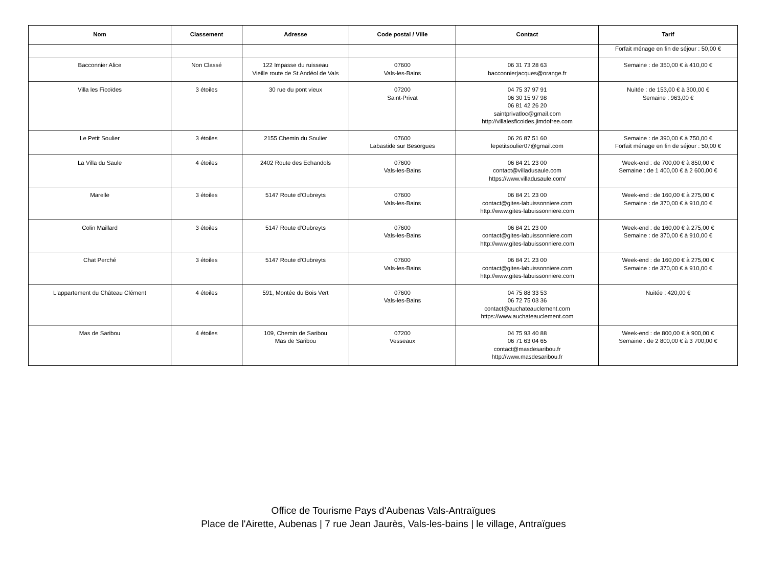| Nom | Classement | Adresse | Code postal / Ville | Contact | Tarif |
| --- | --- | --- | --- | --- | --- |
| | | | | | Forfait ménage en fin de séjour : 50,00 € |
| Bacconnier Alice | Non Classé | 122 Impasse du ruisseau Vieille route de St Andéol de Vals | 07600 Vals-les-Bains | 06 31 73 28 63 bacconnierjacques@orange.fr | Semaine : de 350,00 € à 410,00 € |
| Villa les Ficoïdes | 3 étoiles | 30 rue du pont vieux | 07200 Saint-Privat | 04 75 37 97 91 06 30 15 97 98 06 81 42 26 20 saintprivatloc@gmail.com http://villalesficoides.jimdofree.com | Nuitée : de 153,00 € à 300,00 € Semaine : 963,00 € |
| Le Petit Soulier | 3 étoiles | 2155 Chemin du Soulier | 07600 Labastide sur Besorgues | 06 26 87 51 60 lepetitsoulier07@gmail.com | Semaine : de 390,00 € à 750,00 € Forfait ménage en fin de séjour : 50,00 € |
| La Villa du Saule | 4 étoiles | 2402 Route des Echandols | 07600 Vals-les-Bains | 06 84 21 23 00 contact@villadusaule.com https://www.villadusaule.com/ | Week-end : de 700,00 € à 850,00 € Semaine : de 1 400,00 € à 2 600,00 € |
| Marelle | 3 étoiles | 5147 Route d'Oubreyts | 07600 Vals-les-Bains | 06 84 21 23 00 contact@gites-labuissonniere.com http://www.gites-labuissonniere.com | Week-end : de 160,00 € à 275,00 € Semaine : de 370,00 € à 910,00 € |
| Colin Maillard | 3 étoiles | 5147 Route d'Oubreyts | 07600 Vals-les-Bains | 06 84 21 23 00 contact@gites-labuissonniere.com http://www.gites-labuissonniere.com | Week-end : de 160,00 € à 275,00 € Semaine : de 370,00 € à 910,00 € |
| Chat Perché | 3 étoiles | 5147 Route d'Oubreyts | 07600 Vals-les-Bains | 06 84 21 23 00 contact@gites-labuissonniere.com http://www.gites-labuissonniere.com | Week-end : de 160,00 € à 275,00 € Semaine : de 370,00 € à 910,00 € |
| L'appartement du Château Clément | 4 étoiles | 591, Montée du Bois Vert | 07600 Vals-les-Bains | 04 75 88 33 53 06 72 75 03 36 contact@auchateauclement.com https://www.auchateauclement.com | Nuitée : 420,00 € |
| Mas de Saribou | 4 étoiles | 109, Chemin de Saribou Mas de Saribou | 07200 Vesseaux | 04 75 93 40 88 06 71 63 04 65 contact@masdesaribou.fr http://www.masdesaribou.fr | Week-end : de 800,00 € à 900,00 € Semaine : de 2 800,00 € à 3 700,00 € |
Office de Tourisme Pays d'Aubenas Vals-Antraïgues
Place de l'Airette, Aubenas | 7 rue Jean Jaurès, Vals-les-bains | le village, Antraïgues